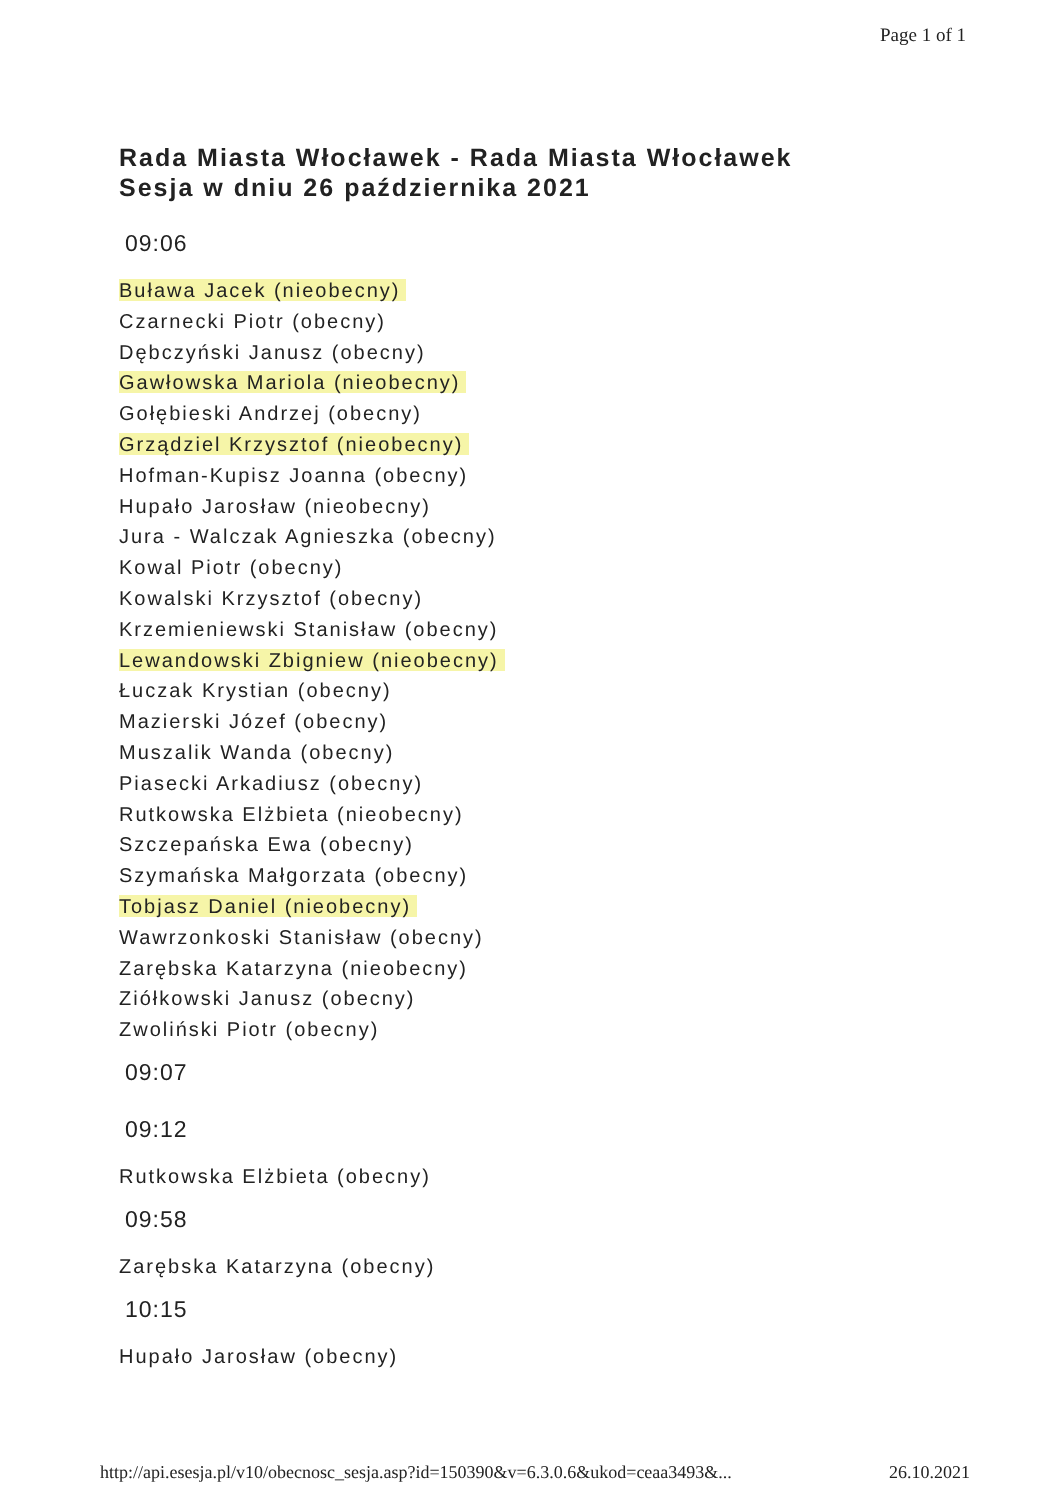Page 1 of 1
Rada Miasta Włocławek - Rada Miasta Włocławek
Sesja w dniu 26 października 2021
09:06
Buława Jacek (nieobecny)
Czarnecki Piotr (obecny)
Dębczyński Janusz (obecny)
Gawłowska Mariola (nieobecny)
Gołębieski Andrzej (obecny)
Grządziel Krzysztof (nieobecny)
Hofman-Kupisz Joanna (obecny)
Hupało Jarosław (nieobecny)
Jura - Walczak Agnieszka (obecny)
Kowal Piotr (obecny)
Kowalski Krzysztof (obecny)
Krzemieniewski Stanisław (obecny)
Lewandowski Zbigniew (nieobecny)
Łuczak Krystian (obecny)
Mazierski Józef (obecny)
Muszalik Wanda (obecny)
Piasecki Arkadiusz (obecny)
Rutkowska Elżbieta (nieobecny)
Szczepańska Ewa (obecny)
Szymańska Małgorzata (obecny)
Tobjasz Daniel (nieobecny)
Wawrzonkoski Stanisław (obecny)
Zarębska Katarzyna (nieobecny)
Ziółkowski Janusz (obecny)
Zwoliński Piotr (obecny)
09:07
09:12
Rutkowska Elżbieta (obecny)
09:58
Zarębska Katarzyna (obecny)
10:15
Hupało Jarosław (obecny)
http://api.esesja.pl/v10/obecnosc_sesja.asp?id=150390&v=6.3.0.6&ukod=ceaa3493&... 26.10.2021